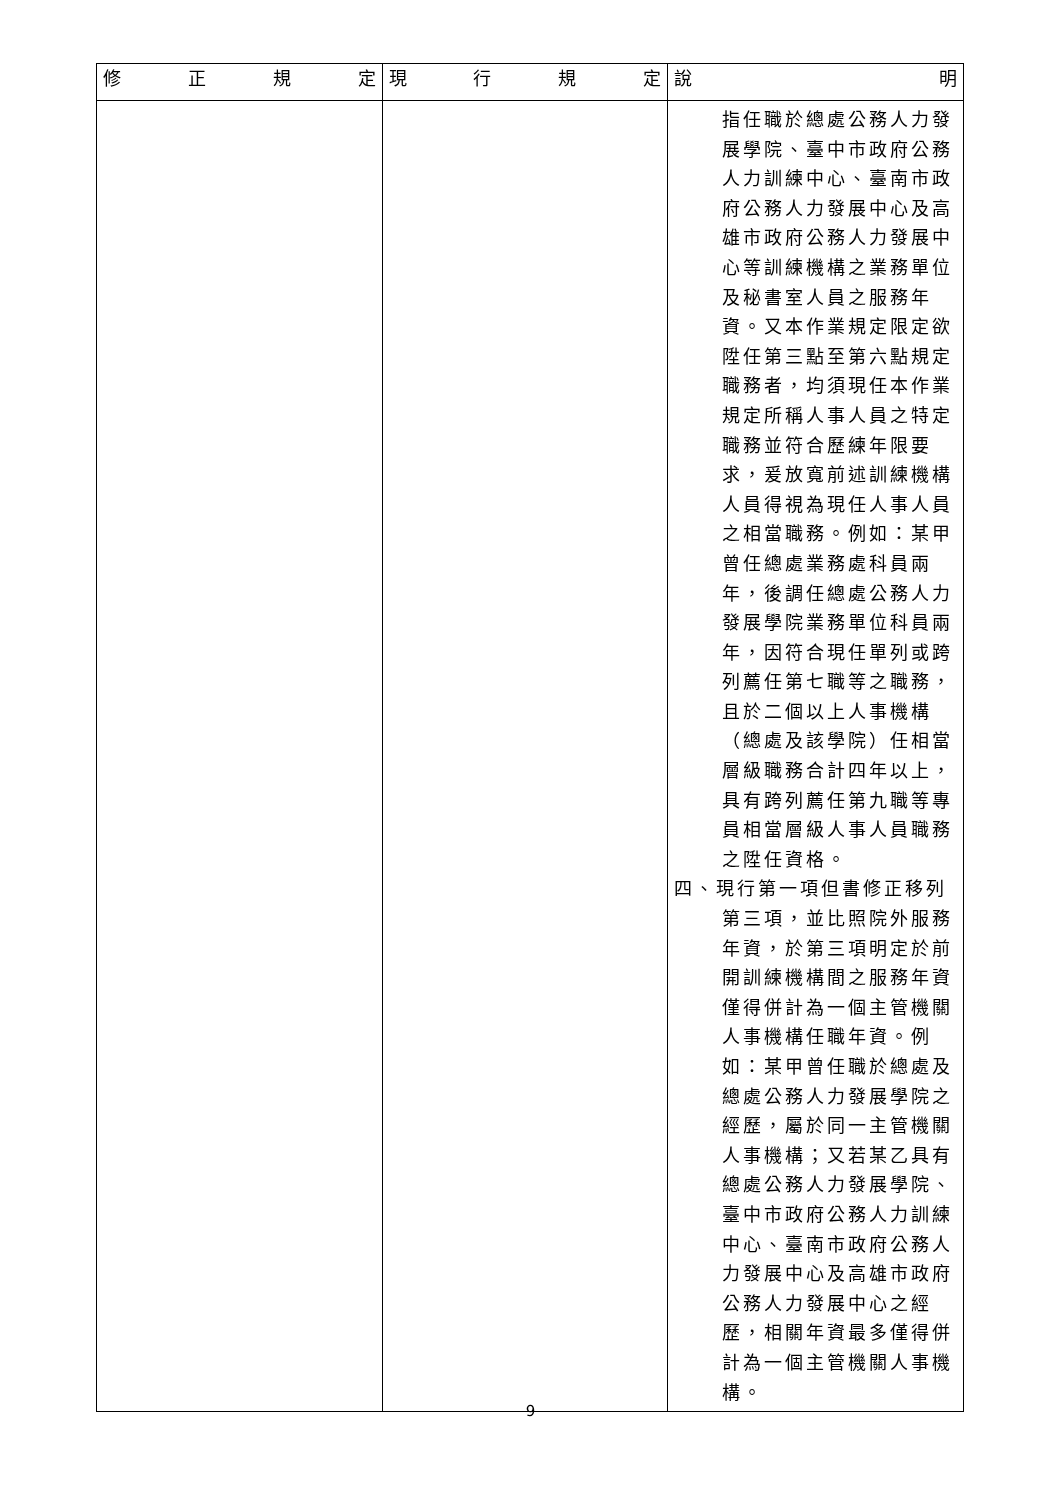| 修 正 規 定 | 現 行 規 定 | 說 明 |
| --- | --- | --- |
| | | 指任職於總處公務人力發展學院、臺中市政府公務人力訓練中心、臺南市政府公務人力發展中心及高雄市政府公務人力發展中心等訓練機構之業務單位及秘書室人員之服務年資。又本作業規定限定欲陞任第三點至第六點規定職務者，均須現任本作業規定所稱人事人員之特定職務並符合歷練年限要求，爰放寬前述訓練機構人員得視為現任人事人員之相當職務。例如：某甲曾任總處業務處科員兩年，後調任總處公務人力發展學院業務單位科員兩年，因符合現任單列或跨列薦任第七職等之職務，且於二個以上人事機構（總處及該學院）任相當層級職務合計四年以上，具有跨列薦任第九職等專員相當層級人事人員職務之陞任資格。 四、現行第一項但書修正移列第三項，並比照院外服務年資，於第三項明定於前開訓練機構間之服務年資僅得併計為一個主管機關人事機構任職年資。例如：某甲曾任職於總處及總處公務人力發展學院之經歷，屬於同一主管機關人事機構；又若某乙具有總處公務人力發展學院、臺中市政府公務人力訓練中心、臺南市政府公務人力發展中心及高雄市政府公務人力發展中心之經歷，相關年資最多僅得併計為一個主管機關人事機構。 |
9